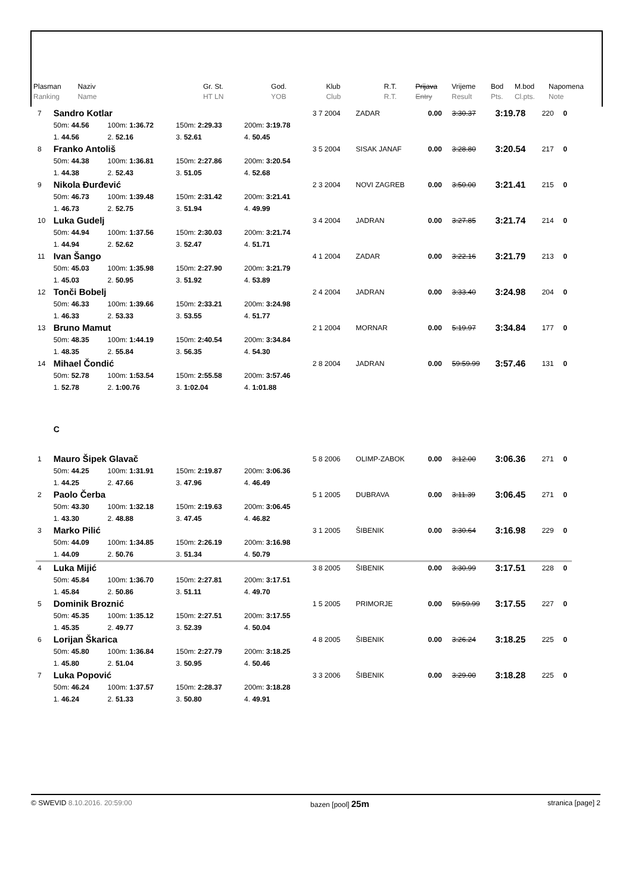| Plasman Ranking | Naziv Name | Gr. St. HT LN | God. YOB | Klub Club | R.T. R.T. | Prijava Entry | Vrijeme Result | Bod Pts. | M.bod Cl.pts. | Napomena Note |
| 7 | Sandro Kotlar | | | | 3 7 2004 | ZADAR | 0.00 | 3:30.37 | 3:19.78 | 220 | 0 |
| | 50m: 44.56 | 100m: 1:36.72 | 150m: 2:29.33 | 200m: 3:19.78 | | | | | | | |
| | 1. 44.56 | 2. 52.16 | 3. 52.61 | 4. 50.45 | | | | | | | |
| 8 | Franko Antoliš | | | | 3 5 2004 | SISAK JANAF | 0.00 | 3:28.80 | 3:20.54 | 217 | 0 |
| | 50m: 44.38 | 100m: 1:36.81 | 150m: 2:27.86 | 200m: 3:20.54 | | | | | | | |
| | 1. 44.38 | 2. 52.43 | 3. 51.05 | 4. 52.68 | | | | | | | |
| 9 | Nikola Đurđević | | | | 2 3 2004 | NOVI ZAGREB | 0.00 | 3:50.00 | 3:21.41 | 215 | 0 |
| | 50m: 46.73 | 100m: 1:39.48 | 150m: 2:31.42 | 200m: 3:21.41 | | | | | | | |
| | 1. 46.73 | 2. 52.75 | 3. 51.94 | 4. 49.99 | | | | | | | |
| 10 | Luka Gudelj | | | | 3 4 2004 | JADRAN | 0.00 | 3:27.85 | 3:21.74 | 214 | 0 |
| | 50m: 44.94 | 100m: 1:37.56 | 150m: 2:30.03 | 200m: 3:21.74 | | | | | | | |
| | 1. 44.94 | 2. 52.62 | 3. 52.47 | 4. 51.71 | | | | | | | |
| 11 | Ivan Šango | | | | 4 1 2004 | ZADAR | 0.00 | 3:22.16 | 3:21.79 | 213 | 0 |
| | 50m: 45.03 | 100m: 1:35.98 | 150m: 2:27.90 | 200m: 3:21.79 | | | | | | | |
| | 1. 45.03 | 2. 50.95 | 3. 51.92 | 4. 53.89 | | | | | | | |
| 12 | Tonči Bobelj | | | | 2 4 2004 | JADRAN | 0.00 | 3:33.40 | 3:24.98 | 204 | 0 |
| | 50m: 46.33 | 100m: 1:39.66 | 150m: 2:33.21 | 200m: 3:24.98 | | | | | | | |
| | 1. 46.33 | 2. 53.33 | 3. 53.55 | 4. 51.77 | | | | | | | |
| 13 | Bruno Mamut | | | | 2 1 2004 | MORNAR | 0.00 | 5:19.97 | 3:34.84 | 177 | 0 |
| | 50m: 48.35 | 100m: 1:44.19 | 150m: 2:40.54 | 200m: 3:34.84 | | | | | | | |
| | 1. 48.35 | 2. 55.84 | 3. 56.35 | 4. 54.30 | | | | | | | |
| 14 | Mihael Čondić | | | | 2 8 2004 | JADRAN | 0.00 | 59:59.99 | 3:57.46 | 131 | 0 |
| | 50m: 52.78 | 100m: 1:53.54 | 150m: 2:55.58 | 200m: 3:57.46 | | | | | | | |
| | 1. 52.78 | 2. 1:00.76 | 3. 1:02.04 | 4. 1:01.88 | | | | | | | |
| | C | | | | | | | | | | |
| 1 | Mauro Šipek Glavač | | | | 5 8 2006 | OLIMP-ZABOK | 0.00 | 3:12.00 | 3:06.36 | 271 | 0 |
| | 50m: 44.25 | 100m: 1:31.91 | 150m: 2:19.87 | 200m: 3:06.36 | | | | | | | |
| | 1. 44.25 | 2. 47.66 | 3. 47.96 | 4. 46.49 | | | | | | | |
| 2 | Paolo Čerba | | | | 5 1 2005 | DUBRAVA | 0.00 | 3:11.39 | 3:06.45 | 271 | 0 |
| | 50m: 43.30 | 100m: 1:32.18 | 150m: 2:19.63 | 200m: 3:06.45 | | | | | | | |
| | 1. 43.30 | 2. 48.88 | 3. 47.45 | 4. 46.82 | | | | | | | |
| 3 | Marko Pilić | | | | 3 1 2005 | ŠIBENIK | 0.00 | 3:30.64 | 3:16.98 | 229 | 0 |
| | 50m: 44.09 | 100m: 1:34.85 | 150m: 2:26.19 | 200m: 3:16.98 | | | | | | | |
| | 1. 44.09 | 2. 50.76 | 3. 51.34 | 4. 50.79 | | | | | | | |
| 4 | Luka Mijić | | | | 3 8 2005 | ŠIBENIK | 0.00 | 3:30.99 | 3:17.51 | 228 | 0 |
| | 50m: 45.84 | 100m: 1:36.70 | 150m: 2:27.81 | 200m: 3:17.51 | | | | | | | |
| | 1. 45.84 | 2. 50.86 | 3. 51.11 | 4. 49.70 | | | | | | | |
| 5 | Dominik Broznić | | | | 1 5 2005 | PRIMORJE | 0.00 | 59:59.99 | 3:17.55 | 227 | 0 |
| | 50m: 45.35 | 100m: 1:35.12 | 150m: 2:27.51 | 200m: 3:17.55 | | | | | | | |
| | 1. 45.35 | 2. 49.77 | 3. 52.39 | 4. 50.04 | | | | | | | |
| 6 | Lorijan Škarica | | | | 4 8 2005 | ŠIBENIK | 0.00 | 3:26.24 | 3:18.25 | 225 | 0 |
| | 50m: 45.80 | 100m: 1:36.84 | 150m: 2:27.79 | 200m: 3:18.25 | | | | | | | |
| | 1. 45.80 | 2. 51.04 | 3. 50.95 | 4. 50.46 | | | | | | | |
| 7 | Luka Popović | | | | 3 3 2006 | ŠIBENIK | 0.00 | 3:29.00 | 3:18.28 | 225 | 0 |
| | 50m: 46.24 | 100m: 1:37.57 | 150m: 2:28.37 | 200m: 3:18.28 | | | | | | | |
| | 1. 46.24 | 2. 51.33 | 3. 50.80 | 4. 49.91 | | | | | | | |
© SWEVID 8.10.2016. 20:59:00 bazen [pool] 25m stranica [page] 2